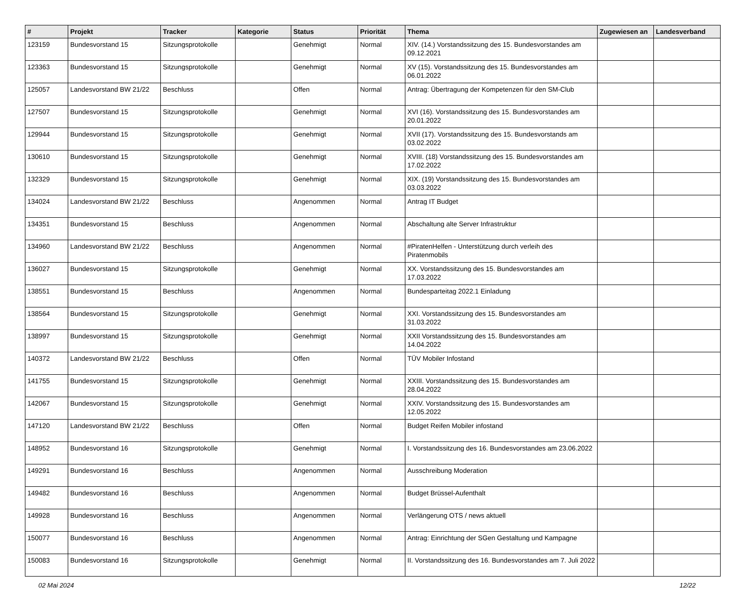| # | Projekt | Tracker | Kategorie | Status | Priorität | Thema | Zugewiesen an | Landesverband |
| --- | --- | --- | --- | --- | --- | --- | --- | --- |
| 123159 | Bundesvorstand 15 | Sitzungsprotokolle | | Genehmigt | Normal | XIV. (14.) Vorstandssitzung des 15. Bundesvorstandes am 09.12.2021 | | |
| 123363 | Bundesvorstand 15 | Sitzungsprotokolle | | Genehmigt | Normal | XV (15). Vorstandssitzung des 15. Bundesvorstandes am 06.01.2022 | | |
| 125057 | Landesvorstand BW 21/22 | Beschluss | | Offen | Normal | Antrag: Übertragung der Kompetenzen für den SM-Club | | |
| 127507 | Bundesvorstand 15 | Sitzungsprotokolle | | Genehmigt | Normal | XVI (16). Vorstandssitzung des 15. Bundesvorstandes am 20.01.2022 | | |
| 129944 | Bundesvorstand 15 | Sitzungsprotokolle | | Genehmigt | Normal | XVII (17). Vorstandssitzung des 15. Bundesvorstands am 03.02.2022 | | |
| 130610 | Bundesvorstand 15 | Sitzungsprotokolle | | Genehmigt | Normal | XVIII. (18) Vorstandssitzung des 15. Bundesvorstandes am 17.02.2022 | | |
| 132329 | Bundesvorstand 15 | Sitzungsprotokolle | | Genehmigt | Normal | XIX. (19) Vorstandssitzung des 15. Bundesvorstandes am 03.03.2022 | | |
| 134024 | Landesvorstand BW 21/22 | Beschluss | | Angenommen | Normal | Antrag IT Budget | | |
| 134351 | Bundesvorstand 15 | Beschluss | | Angenommen | Normal | Abschaltung alte Server Infrastruktur | | |
| 134960 | Landesvorstand BW 21/22 | Beschluss | | Angenommen | Normal | #PiratenHelfen - Unterstützung durch verleih des Piratenmobils | | |
| 136027 | Bundesvorstand 15 | Sitzungsprotokolle | | Genehmigt | Normal | XX. Vorstandssitzung des 15. Bundesvorstandes am 17.03.2022 | | |
| 138551 | Bundesvorstand 15 | Beschluss | | Angenommen | Normal | Bundesparteitag 2022.1 Einladung | | |
| 138564 | Bundesvorstand 15 | Sitzungsprotokolle | | Genehmigt | Normal | XXI. Vorstandssitzung des 15. Bundesvorstandes am 31.03.2022 | | |
| 138997 | Bundesvorstand 15 | Sitzungsprotokolle | | Genehmigt | Normal | XXII Vorstandssitzung des 15. Bundesvorstandes am 14.04.2022 | | |
| 140372 | Landesvorstand BW 21/22 | Beschluss | | Offen | Normal | TÜV Mobiler Infostand | | |
| 141755 | Bundesvorstand 15 | Sitzungsprotokolle | | Genehmigt | Normal | XXIII. Vorstandssitzung des 15. Bundesvorstandes am 28.04.2022 | | |
| 142067 | Bundesvorstand 15 | Sitzungsprotokolle | | Genehmigt | Normal | XXIV. Vorstandssitzung des 15. Bundesvorstandes am 12.05.2022 | | |
| 147120 | Landesvorstand BW 21/22 | Beschluss | | Offen | Normal | Budget Reifen Mobiler infostand | | |
| 148952 | Bundesvorstand 16 | Sitzungsprotokolle | | Genehmigt | Normal | I. Vorstandssitzung des 16. Bundesvorstandes am 23.06.2022 | | |
| 149291 | Bundesvorstand 16 | Beschluss | | Angenommen | Normal | Ausschreibung Moderation | | |
| 149482 | Bundesvorstand 16 | Beschluss | | Angenommen | Normal | Budget Brüssel-Aufenthalt | | |
| 149928 | Bundesvorstand 16 | Beschluss | | Angenommen | Normal | Verlängerung OTS / news aktuell | | |
| 150077 | Bundesvorstand 16 | Beschluss | | Angenommen | Normal | Antrag: Einrichtung der SGen Gestaltung und Kampagne | | |
| 150083 | Bundesvorstand 16 | Sitzungsprotokolle | | Genehmigt | Normal | II. Vorstandssitzung des 16. Bundesvorstandes am 7. Juli 2022 | | |
02 Mai 2024 12/22